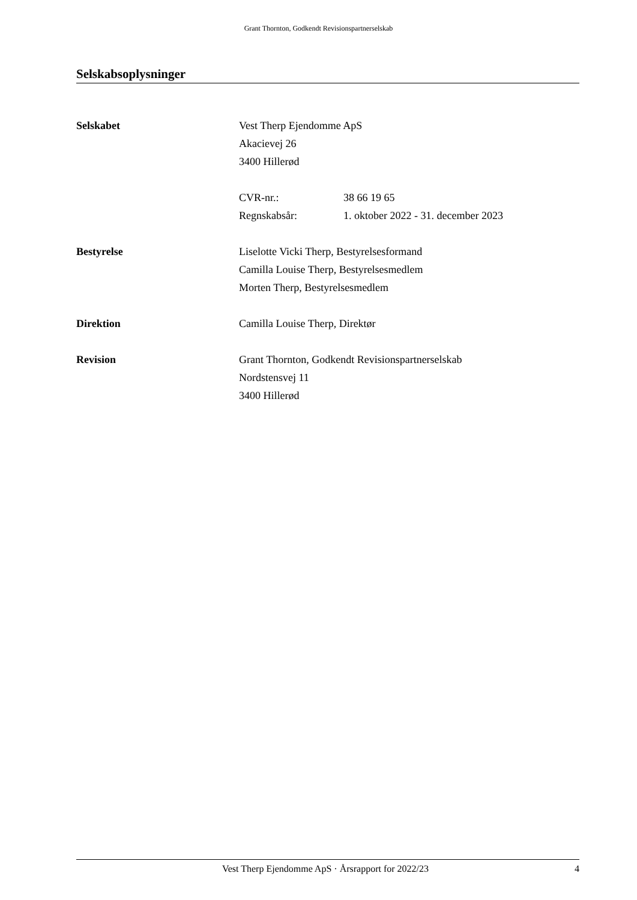Grant Thornton, Godkendt Revisionspartnerselskab
Selskabsoplysninger
Selskabet Vest Therp Ejendomme ApS
Akacievej 26
3400 Hillerød
CVR-nr.: 38 66 19 65
Regnskabsår: 1. oktober 2022 - 31. december 2023
Bestyrelse Liselotte Vicki Therp, Bestyrelsesformand
Camilla Louise Therp, Bestyrelsesmedlem
Morten Therp, Bestyrelsesmedlem
Direktion Camilla Louise Therp, Direktør
Revision Grant Thornton, Godkendt Revisionspartnerselskab
Nordstensvej 11
3400 Hillerød
Vest Therp Ejendomme ApS · Årsrapport for 2022/23 4